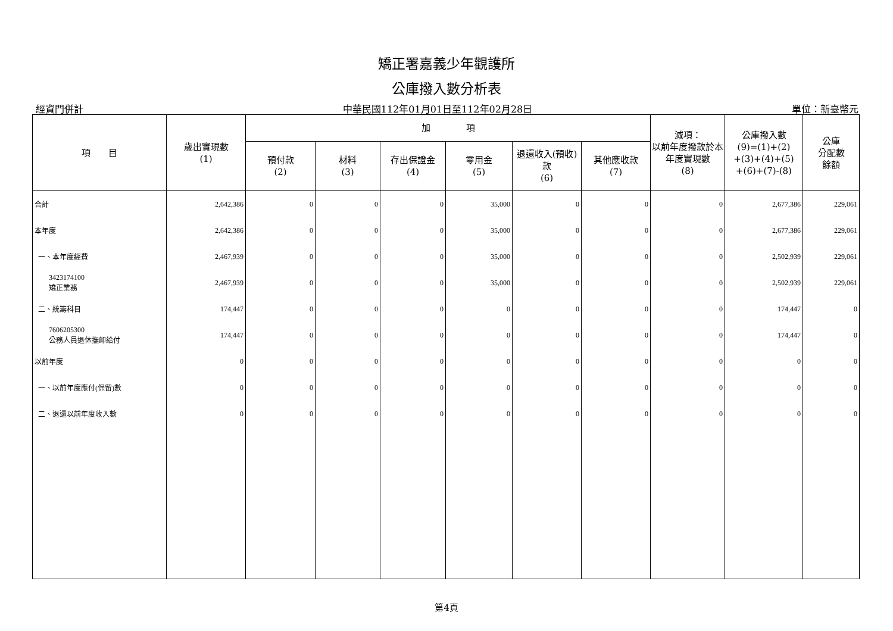矯正署嘉義少年觀護所
公庫撥入數分析表
經資門併計 中華民國112年01月01日至112年02月28日 單位：新臺幣元
| 項 目 | 歲出實現數 (1) | 加 項 | | | | | | 減項： 以前年度撥款於本年度實現數 (8) | 公庫撥入數 (9)=(1)+(2) +(3)+(4)+(5) +(6)+(7)-(8) | 公庫 分配數 餘額 |
| --- | --- | --- | --- | --- | --- | --- | --- | --- | --- | --- |
| | | 預付款 (2) | 材料 (3) | 存出保證金 (4) | 零用金 (5) | 退還收入(預收)款 (6) | 其他應收款 (7) | | | |
| 合計 | 2,642,386 | 0 | 0 | 0 | 35,000 | 0 | 0 | 0 | 2,677,386 | 229,061 |
| 本年度 | 2,642,386 | 0 | 0 | 0 | 35,000 | 0 | 0 | 0 | 2,677,386 | 229,061 |
| 一、本年度經費 | 2,467,939 | 0 | 0 | 0 | 35,000 | 0 | 0 | 0 | 2,502,939 | 229,061 |
| 3423174100 矯正業務 | 2,467,939 | 0 | 0 | 0 | 35,000 | 0 | 0 | 0 | 2,502,939 | 229,061 |
| 二、統籌科目 | 174,447 | 0 | 0 | 0 | 0 | 0 | 0 | 0 | 174,447 | 0 |
| 7606205300 公務人員退休撫卹給付 | 174,447 | 0 | 0 | 0 | 0 | 0 | 0 | 0 | 174,447 | 0 |
| 以前年度 | 0 | 0 | 0 | 0 | 0 | 0 | 0 | 0 | 0 | 0 |
| 一、以前年度應付(保留)數 | 0 | 0 | 0 | 0 | 0 | 0 | 0 | 0 | 0 | 0 |
| 二、退還以前年度收入數 | 0 | 0 | 0 | 0 | 0 | 0 | 0 | 0 | 0 | 0 |
第4頁